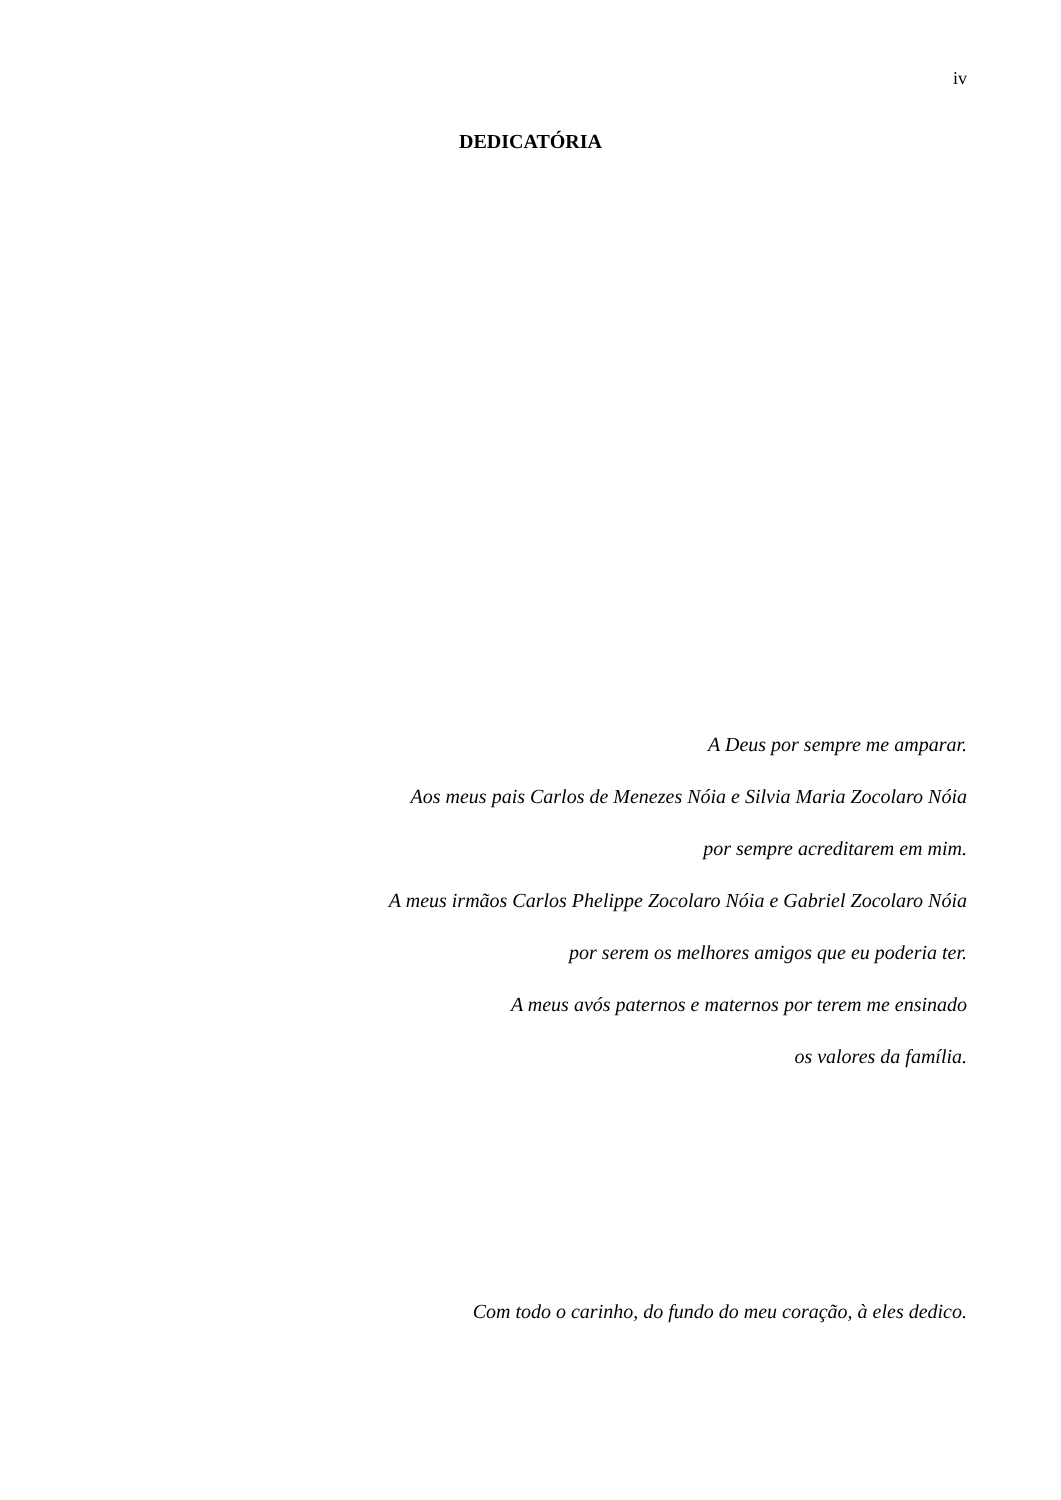iv
DEDICATÓRIA
A Deus por sempre me amparar.
Aos meus pais Carlos de Menezes Nóia e Silvia Maria Zocolaro Nóia
por sempre acreditarem em mim.
A meus irmãos Carlos Phelippe Zocolaro Nóia e Gabriel Zocolaro Nóia
por serem os melhores amigos que eu poderia ter.
A meus avós paternos e maternos por terem me ensinado
os valores da família.
Com todo o carinho, do fundo do meu coração, à eles dedico.